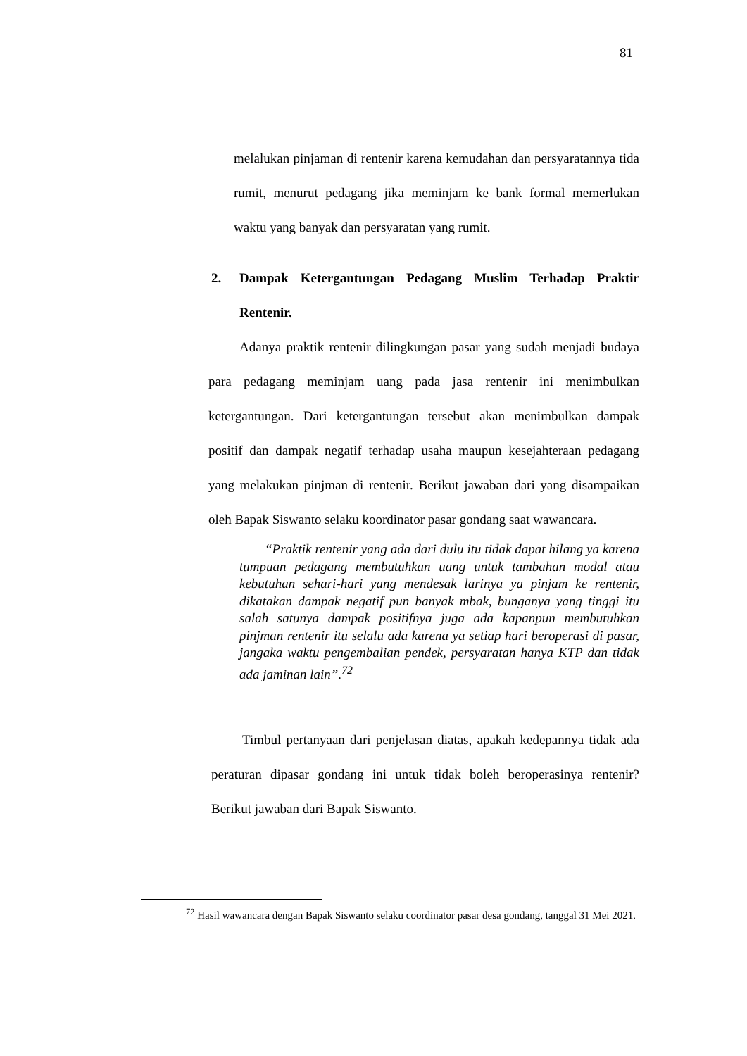81
melalukan pinjaman di rentenir karena kemudahan dan persyaratannya tida rumit, menurut pedagang jika meminjam ke bank formal memerlukan waktu yang banyak dan persyaratan yang rumit.
2. Dampak Ketergantungan Pedagang Muslim Terhadap Praktir Rentenir.
Adanya praktik rentenir dilingkungan pasar yang sudah menjadi budaya para pedagang meminjam uang pada jasa rentenir ini menimbulkan ketergantungan. Dari ketergantungan tersebut akan menimbulkan dampak positif dan dampak negatif terhadap usaha maupun kesejahteraan pedagang yang melakukan pinjman di rentenir. Berikut jawaban dari yang disampaikan oleh Bapak Siswanto selaku koordinator pasar gondang saat wawancara.
“Praktik rentenir yang ada dari dulu itu tidak dapat hilang ya karena tumpuan pedagang membutuhkan uang untuk tambahan modal atau kebutuhan sehari-hari yang mendesak larinya ya pinjam ke rentenir, dikatakan dampak negatif pun banyak mbak, bunganya yang tinggi itu salah satunya dampak positifnya juga ada kapanpun membutuhkan pinjman rentenir itu selalu ada karena ya setiap hari beroperasi di pasar, jangaka waktu pengembalian pendek, persyaratan hanya KTP dan tidak ada jaminan lain”.<sup>72</sup>
Timbul pertanyaan dari penjelasan diatas, apakah kedepannya tidak ada peraturan dipasar gondang ini untuk tidak boleh beroperasinya rentenir? Berikut jawaban dari Bapak Siswanto.
<sup>72</sup> Hasil wawancara dengan Bapak Siswanto selaku coordinator pasar desa gondang, tanggal 31 Mei 2021.